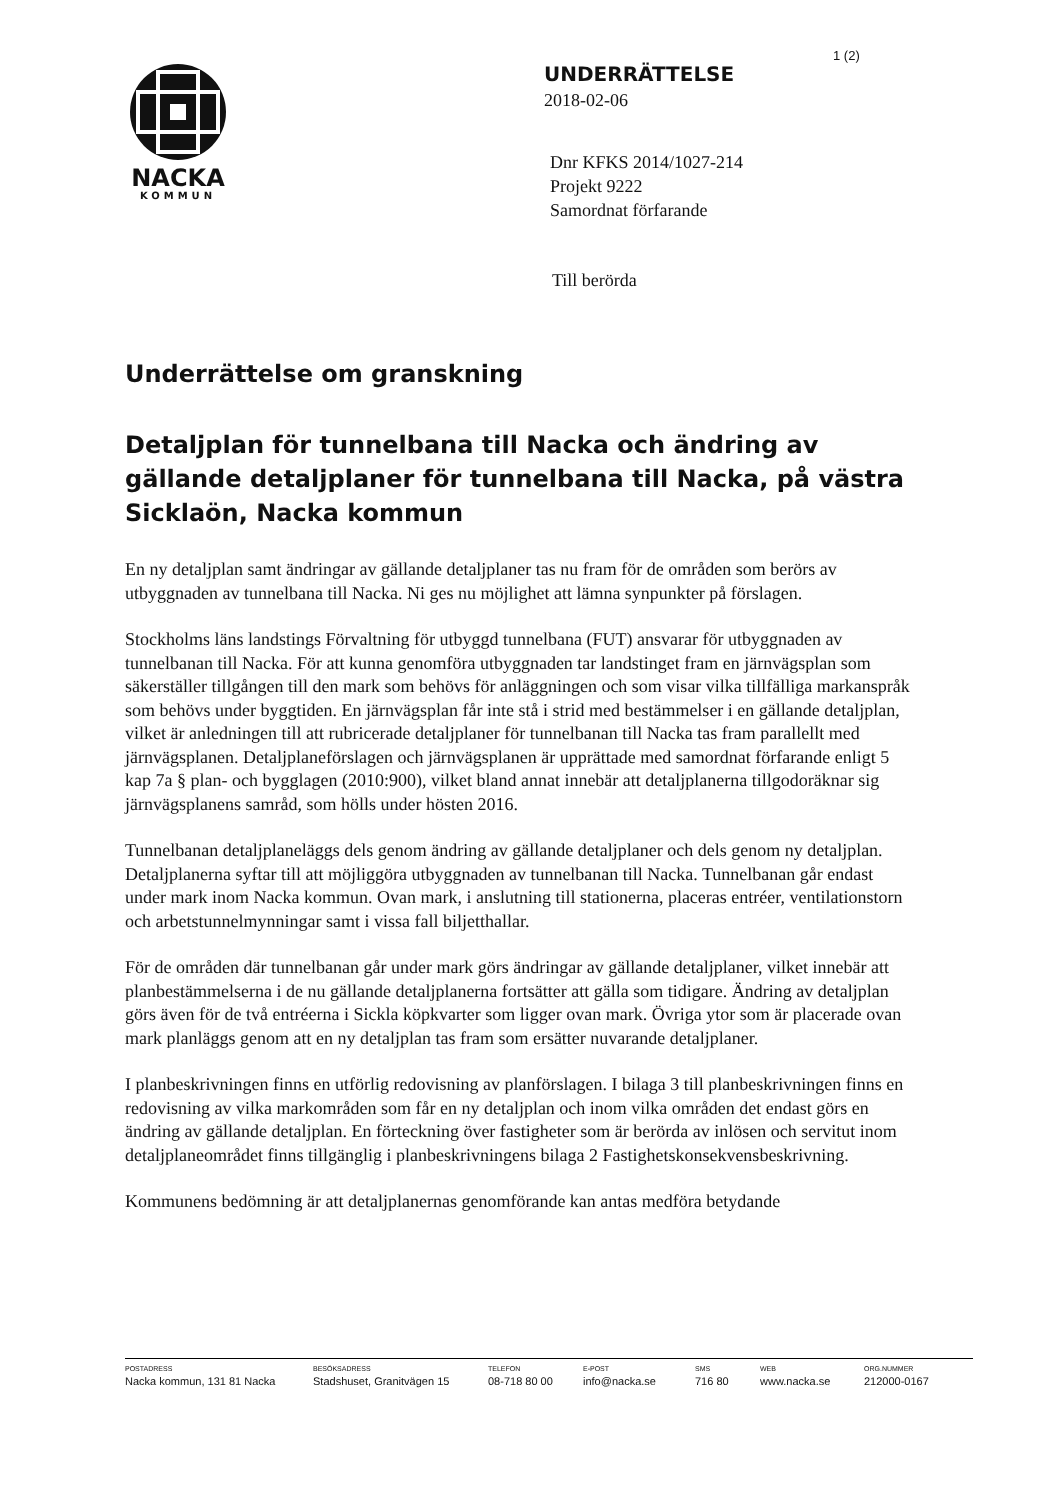1 (2)
NACKA
KOMMUN
UNDERRÄTTELSE
2018-02-06
Dnr KFKS 2014/1027-214
Projekt 9222
Samordnat förfarande
Till berörda
Underrättelse om granskning
Detaljplan för tunnelbana till Nacka och ändring av gällande detaljplaner för tunnelbana till Nacka, på västra Sicklaön, Nacka kommun
En ny detaljplan samt ändringar av gällande detaljplaner tas nu fram för de områden som berörs av utbyggnaden av tunnelbana till Nacka. Ni ges nu möjlighet att lämna synpunkter på förslagen.
Stockholms läns landstings Förvaltning för utbyggd tunnelbana (FUT) ansvarar för utbyggnaden av tunnelbanan till Nacka. För att kunna genomföra utbyggnaden tar landstinget fram en järnvägsplan som säkerställer tillgången till den mark som behövs för anläggningen och som visar vilka tillfälliga markanspråk som behövs under byggtiden. En järnvägsplan får inte stå i strid med bestämmelser i en gällande detaljplan, vilket är anledningen till att rubricerade detaljplaner för tunnelbanan till Nacka tas fram parallellt med järnvägsplanen. Detaljplaneförslagen och järnvägsplanen är upprättade med samordnat förfarande enligt 5 kap 7a § plan- och bygglagen (2010:900), vilket bland annat innebär att detaljplanerna tillgodoräknar sig järnvägsplanens samråd, som hölls under hösten 2016.
Tunnelbanan detaljplaneläggs dels genom ändring av gällande detaljplaner och dels genom ny detaljplan. Detaljplanerna syftar till att möjliggöra utbyggnaden av tunnelbanan till Nacka. Tunnelbanan går endast under mark inom Nacka kommun. Ovan mark, i anslutning till stationerna, placeras entréer, ventilationstorn och arbetstunnelmynningar samt i vissa fall biljetthallar.
För de områden där tunnelbanan går under mark görs ändringar av gällande detaljplaner, vilket innebär att planbestämmelserna i de nu gällande detaljplanerna fortsätter att gälla som tidigare. Ändring av detaljplan görs även för de två entréerna i Sickla köpkvarter som ligger ovan mark. Övriga ytor som är placerade ovan mark planläggs genom att en ny detaljplan tas fram som ersätter nuvarande detaljplaner.
I planbeskrivningen finns en utförlig redovisning av planförslagen. I bilaga 3 till planbeskrivningen finns en redovisning av vilka markområden som får en ny detaljplan och inom vilka områden det endast görs en ändring av gällande detaljplan. En förteckning över fastigheter som är berörda av inlösen och servitut inom detaljplaneområdet finns tillgänglig i planbeskrivningens bilaga 2 Fastighetskonsekvensbeskrivning.
Kommunens bedömning är att detaljplanernas genomförande kan antas medföra betydande
POSTADRESS
Nacka kommun, 131 81 Nacka
BESÖKSADRESS
Stadshuset, Granitvägen 15
TELEFON
08-718 80 00
E-POST
info@nacka.se
SMS
716 80
WEB
www.nacka.se
ORG.NUMMER
212000-0167